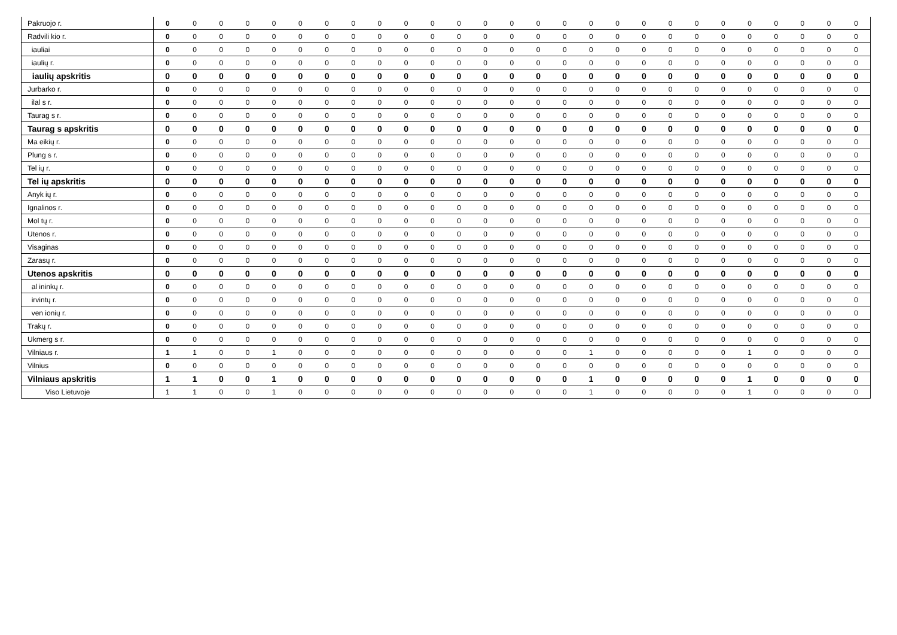| Pakruojo r. | 0 | 0 | 0 | 0 | 0 | 0 | 0 | 0 | 0 | 0 | 0 | 0 | 0 | 0 | 0 | 0 | 0 | 0 | 0 | 0 | 0 | 0 | 0 | 0 | 0 | 0 | 0 |
| Radvili kio r. | 0 | 0 | 0 | 0 | 0 | 0 | 0 | 0 | 0 | 0 | 0 | 0 | 0 | 0 | 0 | 0 | 0 | 0 | 0 | 0 | 0 | 0 | 0 | 0 | 0 | 0 | 0 |
| iauliai | 0 | 0 | 0 | 0 | 0 | 0 | 0 | 0 | 0 | 0 | 0 | 0 | 0 | 0 | 0 | 0 | 0 | 0 | 0 | 0 | 0 | 0 | 0 | 0 | 0 | 0 | 0 |
| iaulių r. | 0 | 0 | 0 | 0 | 0 | 0 | 0 | 0 | 0 | 0 | 0 | 0 | 0 | 0 | 0 | 0 | 0 | 0 | 0 | 0 | 0 | 0 | 0 | 0 | 0 | 0 | 0 |
| iaulių apskritis | 0 | 0 | 0 | 0 | 0 | 0 | 0 | 0 | 0 | 0 | 0 | 0 | 0 | 0 | 0 | 0 | 0 | 0 | 0 | 0 | 0 | 0 | 0 | 0 | 0 | 0 | 0 |
| Jurbarko r. | 0 | 0 | 0 | 0 | 0 | 0 | 0 | 0 | 0 | 0 | 0 | 0 | 0 | 0 | 0 | 0 | 0 | 0 | 0 | 0 | 0 | 0 | 0 | 0 | 0 | 0 | 0 |
| ilal s r. | 0 | 0 | 0 | 0 | 0 | 0 | 0 | 0 | 0 | 0 | 0 | 0 | 0 | 0 | 0 | 0 | 0 | 0 | 0 | 0 | 0 | 0 | 0 | 0 | 0 | 0 | 0 |
| Taurag s r. | 0 | 0 | 0 | 0 | 0 | 0 | 0 | 0 | 0 | 0 | 0 | 0 | 0 | 0 | 0 | 0 | 0 | 0 | 0 | 0 | 0 | 0 | 0 | 0 | 0 | 0 | 0 |
| Taurag s apskritis | 0 | 0 | 0 | 0 | 0 | 0 | 0 | 0 | 0 | 0 | 0 | 0 | 0 | 0 | 0 | 0 | 0 | 0 | 0 | 0 | 0 | 0 | 0 | 0 | 0 | 0 | 0 |
| Ma eikių r. | 0 | 0 | 0 | 0 | 0 | 0 | 0 | 0 | 0 | 0 | 0 | 0 | 0 | 0 | 0 | 0 | 0 | 0 | 0 | 0 | 0 | 0 | 0 | 0 | 0 | 0 | 0 |
| Plung s r. | 0 | 0 | 0 | 0 | 0 | 0 | 0 | 0 | 0 | 0 | 0 | 0 | 0 | 0 | 0 | 0 | 0 | 0 | 0 | 0 | 0 | 0 | 0 | 0 | 0 | 0 | 0 |
| Tel ių r. | 0 | 0 | 0 | 0 | 0 | 0 | 0 | 0 | 0 | 0 | 0 | 0 | 0 | 0 | 0 | 0 | 0 | 0 | 0 | 0 | 0 | 0 | 0 | 0 | 0 | 0 | 0 |
| Tel ių apskritis | 0 | 0 | 0 | 0 | 0 | 0 | 0 | 0 | 0 | 0 | 0 | 0 | 0 | 0 | 0 | 0 | 0 | 0 | 0 | 0 | 0 | 0 | 0 | 0 | 0 | 0 | 0 |
| Anyk ių r. | 0 | 0 | 0 | 0 | 0 | 0 | 0 | 0 | 0 | 0 | 0 | 0 | 0 | 0 | 0 | 0 | 0 | 0 | 0 | 0 | 0 | 0 | 0 | 0 | 0 | 0 | 0 |
| Ignalinos r. | 0 | 0 | 0 | 0 | 0 | 0 | 0 | 0 | 0 | 0 | 0 | 0 | 0 | 0 | 0 | 0 | 0 | 0 | 0 | 0 | 0 | 0 | 0 | 0 | 0 | 0 | 0 |
| Mol tų r. | 0 | 0 | 0 | 0 | 0 | 0 | 0 | 0 | 0 | 0 | 0 | 0 | 0 | 0 | 0 | 0 | 0 | 0 | 0 | 0 | 0 | 0 | 0 | 0 | 0 | 0 | 0 |
| Utenos r. | 0 | 0 | 0 | 0 | 0 | 0 | 0 | 0 | 0 | 0 | 0 | 0 | 0 | 0 | 0 | 0 | 0 | 0 | 0 | 0 | 0 | 0 | 0 | 0 | 0 | 0 | 0 |
| Visaginas | 0 | 0 | 0 | 0 | 0 | 0 | 0 | 0 | 0 | 0 | 0 | 0 | 0 | 0 | 0 | 0 | 0 | 0 | 0 | 0 | 0 | 0 | 0 | 0 | 0 | 0 | 0 |
| Zarasų r. | 0 | 0 | 0 | 0 | 0 | 0 | 0 | 0 | 0 | 0 | 0 | 0 | 0 | 0 | 0 | 0 | 0 | 0 | 0 | 0 | 0 | 0 | 0 | 0 | 0 | 0 | 0 |
| Utenos apskritis | 0 | 0 | 0 | 0 | 0 | 0 | 0 | 0 | 0 | 0 | 0 | 0 | 0 | 0 | 0 | 0 | 0 | 0 | 0 | 0 | 0 | 0 | 0 | 0 | 0 | 0 | 0 |
| al ininkų r. | 0 | 0 | 0 | 0 | 0 | 0 | 0 | 0 | 0 | 0 | 0 | 0 | 0 | 0 | 0 | 0 | 0 | 0 | 0 | 0 | 0 | 0 | 0 | 0 | 0 | 0 | 0 |
| irvintų r. | 0 | 0 | 0 | 0 | 0 | 0 | 0 | 0 | 0 | 0 | 0 | 0 | 0 | 0 | 0 | 0 | 0 | 0 | 0 | 0 | 0 | 0 | 0 | 0 | 0 | 0 | 0 |
| ven ionių r. | 0 | 0 | 0 | 0 | 0 | 0 | 0 | 0 | 0 | 0 | 0 | 0 | 0 | 0 | 0 | 0 | 0 | 0 | 0 | 0 | 0 | 0 | 0 | 0 | 0 | 0 | 0 |
| Trakų r. | 0 | 0 | 0 | 0 | 0 | 0 | 0 | 0 | 0 | 0 | 0 | 0 | 0 | 0 | 0 | 0 | 0 | 0 | 0 | 0 | 0 | 0 | 0 | 0 | 0 | 0 | 0 |
| Ukmerg s r. | 0 | 0 | 0 | 0 | 0 | 0 | 0 | 0 | 0 | 0 | 0 | 0 | 0 | 0 | 0 | 0 | 0 | 0 | 0 | 0 | 0 | 0 | 0 | 0 | 0 | 0 | 0 |
| Vilniaus r. | 1 | 1 | 0 | 0 | 1 | 0 | 0 | 0 | 0 | 0 | 0 | 0 | 0 | 0 | 0 | 0 | 1 | 0 | 0 | 0 | 0 | 0 | 1 | 0 | 0 | 0 | 0 |
| Vilnius | 0 | 0 | 0 | 0 | 0 | 0 | 0 | 0 | 0 | 0 | 0 | 0 | 0 | 0 | 0 | 0 | 0 | 0 | 0 | 0 | 0 | 0 | 0 | 0 | 0 | 0 | 0 |
| Vilniaus apskritis | 1 | 1 | 0 | 0 | 1 | 0 | 0 | 0 | 0 | 0 | 0 | 0 | 0 | 0 | 0 | 0 | 1 | 0 | 0 | 0 | 0 | 0 | 1 | 0 | 0 | 0 | 0 |
| Viso Lietuvoje | 1 | 1 | 0 | 0 | 1 | 0 | 0 | 0 | 0 | 0 | 0 | 0 | 0 | 0 | 0 | 0 | 1 | 0 | 0 | 0 | 0 | 0 | 1 | 0 | 0 | 0 | 0 |